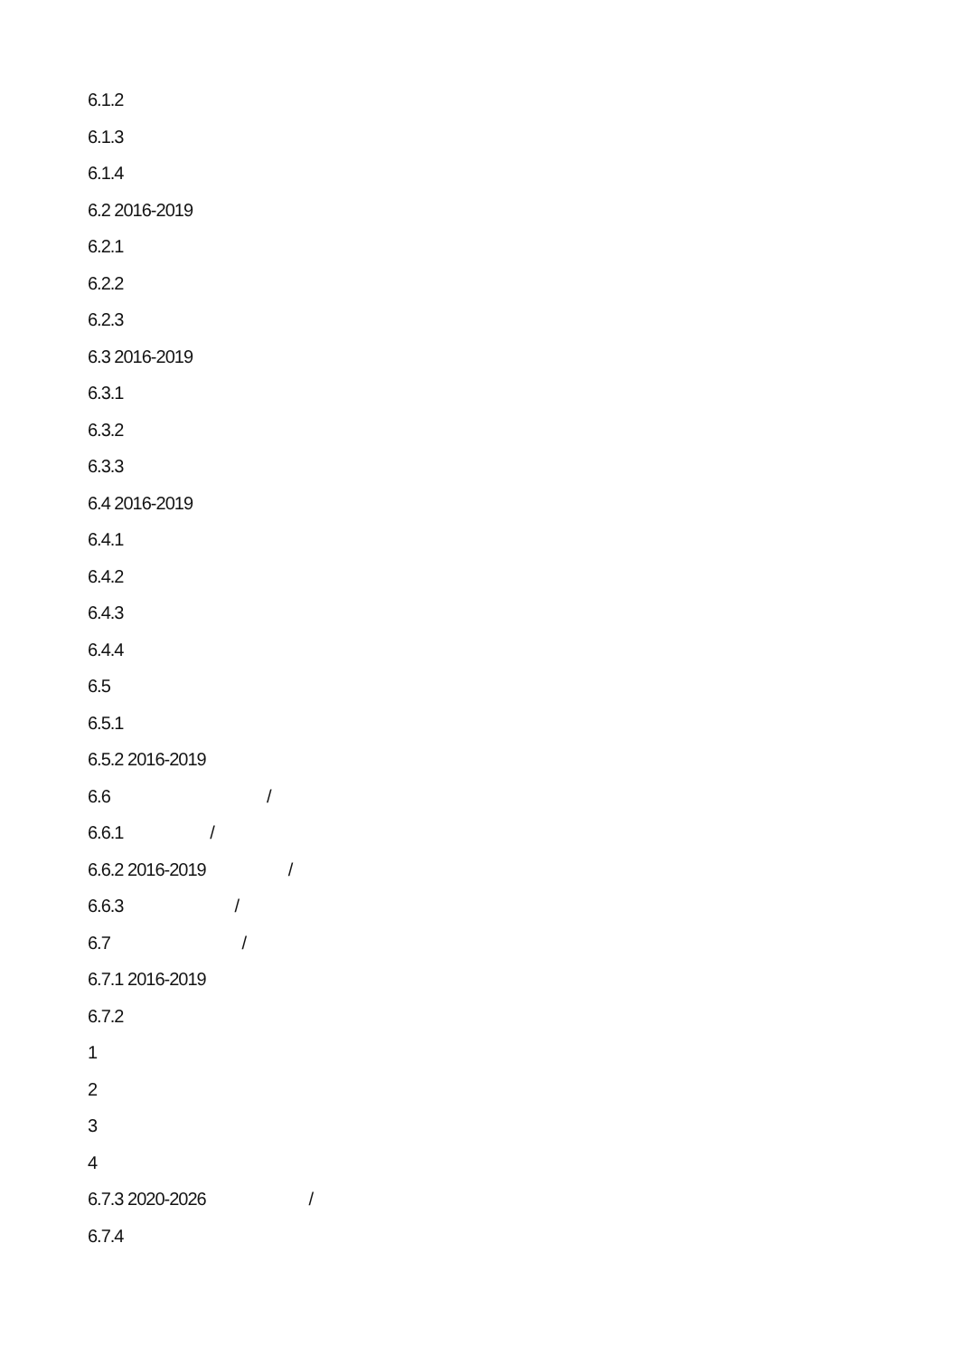6.1.2
6.1.3
6.1.4
6.2 2016-2019
6.2.1
6.2.2
6.2.3
6.3 2016-2019
6.3.1
6.3.2
6.3.3
6.4 2016-2019
6.4.1
6.4.2
6.4.3
6.4.4
6.5
6.5.1
6.5.2 2016-2019
6.6 /
6.6.1 /
6.6.2 2016-2019 /
6.6.3 /
6.7 /
6.7.1 2016-2019
6.7.2
1
2
3
4
6.7.3 2020-2026 /
6.7.4